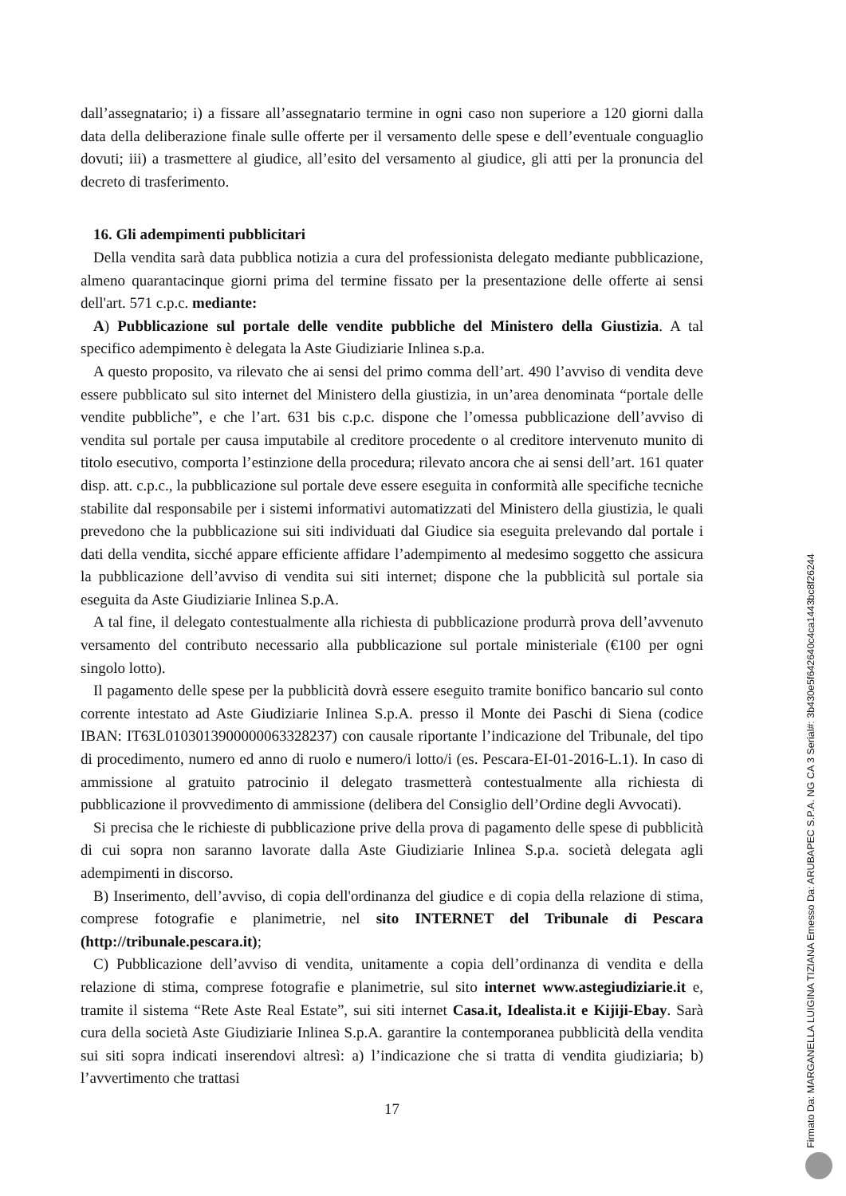dall’assegnatario; i) a fissare all’assegnatario termine in ogni caso non superiore a 120 giorni dalla data della deliberazione finale sulle offerte per il versamento delle spese e dell’eventuale conguaglio dovuti; iii) a trasmettere al giudice, all’esito del versamento al giudice, gli atti per la pronuncia del decreto di trasferimento.
16. Gli adempimenti pubblicitari
Della vendita sarà data pubblica notizia a cura del professionista delegato mediante pubblicazione, almeno quarantacinque giorni prima del termine fissato per la presentazione delle offerte ai sensi dell'art. 571 c.p.c. mediante:
A) Pubblicazione sul portale delle vendite pubbliche del Ministero della Giustizia. A tal specifico adempimento è delegata la Aste Giudiziarie Inlinea s.p.a.
A questo proposito, va rilevato che ai sensi del primo comma dell’art. 490 l’avviso di vendita deve essere pubblicato sul sito internet del Ministero della giustizia, in un’area denominata “portale delle vendite pubbliche”, e che l’art. 631 bis c.p.c. dispone che l’omessa pubblicazione dell’avviso di vendita sul portale per causa imputabile al creditore procedente o al creditore intervenuto munito di titolo esecutivo, comporta l’estinzione della procedura; rilevato ancora che ai sensi dell’art. 161 quater disp. att. c.p.c., la pubblicazione sul portale deve essere eseguita in conformità alle specifiche tecniche stabilite dal responsabile per i sistemi informativi automatizzati del Ministero della giustizia, le quali prevedono che la pubblicazione sui siti individuati dal Giudice sia eseguita prelevando dal portale i dati della vendita, sicché appare efficiente affidare l’adempimento al medesimo soggetto che assicura la pubblicazione dell’avviso di vendita sui siti internet; dispone che la pubblicità sul portale sia eseguita da Aste Giudiziarie Inlinea S.p.A.
A tal fine, il delegato contestualmente alla richiesta di pubblicazione produrrà prova dell’avvenuto versamento del contributo necessario alla pubblicazione sul portale ministeriale (€100 per ogni singolo lotto).
Il pagamento delle spese per la pubblicità dovrà essere eseguito tramite bonifico bancario sul conto corrente intestato ad Aste Giudiziarie Inlinea S.p.A. presso il Monte dei Paschi di Siena (codice IBAN: IT63L0103013900000063328237) con causale riportante l’indicazione del Tribunale, del tipo di procedimento, numero ed anno di ruolo e numero/i lotto/i (es. Pescara-EI-01-2016-L.1). In caso di ammissione al gratuito patrocinio il delegato trasmetterà contestualmente alla richiesta di pubblicazione il provvedimento di ammissione (delibera del Consiglio dell’Ordine degli Avvocati).
Si precisa che le richieste di pubblicazione prive della prova di pagamento delle spese di pubblicità di cui sopra non saranno lavorate dalla Aste Giudiziarie Inlinea S.p.a. società delegata agli adempimenti in discorso.
B) Inserimento, dell’avviso, di copia dell'ordinanza del giudice e di copia della relazione di stima, comprese fotografie e planimetrie, nel sito INTERNET del Tribunale di Pescara (http://tribunale.pescara.it);
C) Pubblicazione dell’avviso di vendita, unitamente a copia dell’ordinanza di vendita e della relazione di stima, comprese fotografie e planimetrie, sul sito internet www.astegiudiziarie.it e, tramite il sistema “Rete Aste Real Estate”, sui siti internet Casa.it, Idealista.it e Kijiji-Ebay. Sarà cura della società Aste Giudiziarie Inlinea S.p.A. garantire la contemporanea pubblicità della vendita sui siti sopra indicati inserendovi altresì: a) l’indicazione che si tratta di vendita giudiziaria; b) l’avvertimento che trattasi
17
Firmato Da: MARGANELLA LUIGINA TIZIANA Emesso Da: ARUBAPEC S.P.A. NG CA 3 Serial#: 3b430e5f642640c4ca1443bc8f26244